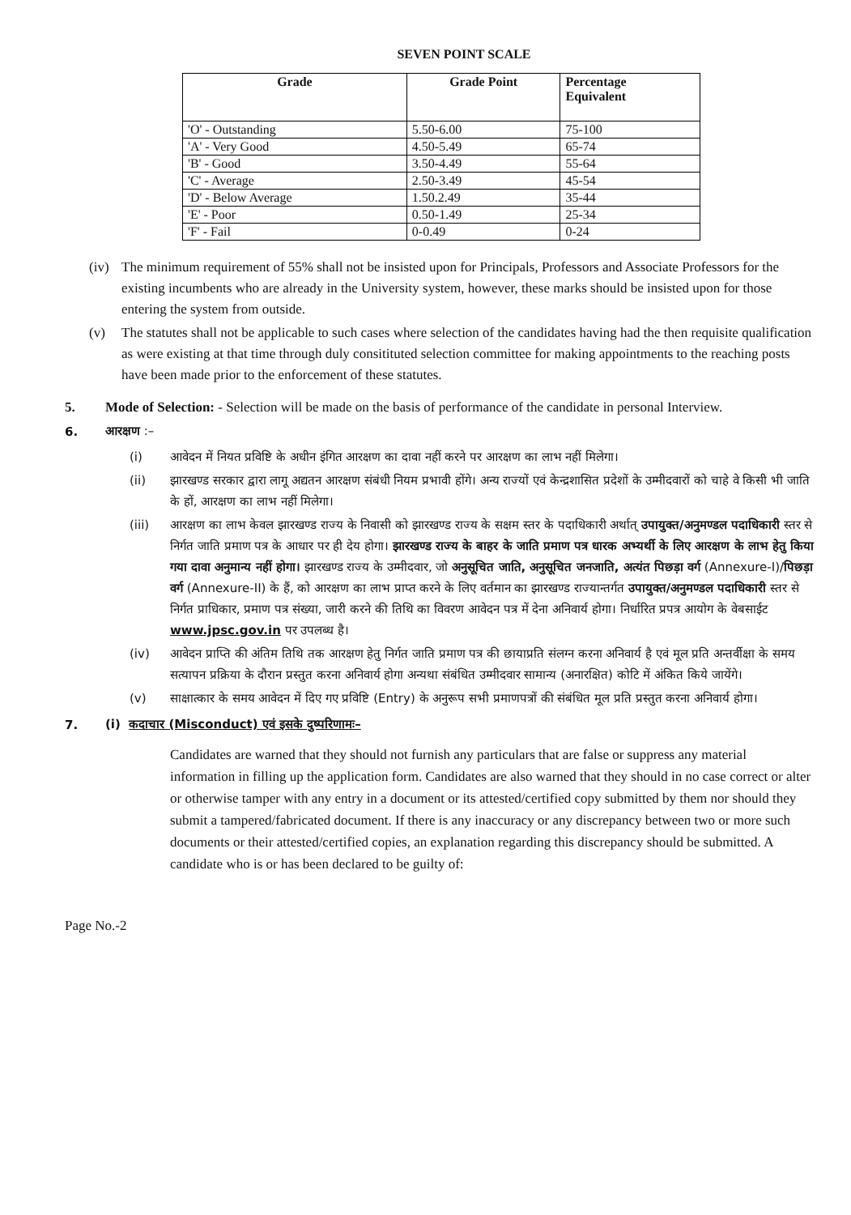SEVEN POINT SCALE
| Grade | Grade Point | Percentage Equivalent |
| --- | --- | --- |
| 'O' - Outstanding | 5.50-6.00 | 75-100 |
| 'A' - Very Good | 4.50-5.49 | 65-74 |
| 'B' - Good | 3.50-4.49 | 55-64 |
| 'C' - Average | 2.50-3.49 | 45-54 |
| 'D' - Below Average | 1.50.2.49 | 35-44 |
| 'E' - Poor | 0.50-1.49 | 25-34 |
| 'F' - Fail | 0-0.49 | 0-24 |
(iv)
The minimum requirement of 55% shall not be insisted upon for Principals, Professors and Associate Professors for the existing incumbents who are already in the University system, however, these marks should be insisted upon for those entering the system from outside.
(v)
The statutes shall not be applicable to such cases where selection of the candidates having had the then requisite qualification as were existing at that time through duly consitituted selection committee for making appointments to the reaching posts have been made prior to the enforcement of these statutes.
5.
Mode of Selection: - Selection will be made on the basis of performance of the candidate in personal Interview.
6.
आरक्षण :–
(i)
आवेदन में नियत प्रविष्टि के अधीन इंगित आरक्षण का दावा नहीं करने पर आरक्षण का लाभ नहीं मिलेगा।
(ii)
झारखण्ड सरकार द्वारा लागू अद्यतन आरक्षण संबंधी नियम प्रभावी होंगे। अन्य राज्यों एवं केन्द्रशासित प्रदेशों के उम्मीदवारों को चाहे वे किसी भी जाति के हों, आरक्षण का लाभ नहीं मिलेगा।
(iii)
आरक्षण का लाभ केवल झारखण्ड राज्य के निवासी को झारखण्ड राज्य के सक्षम स्तर के पदाधिकारी अर्थात् उपायुक्त/अनुमण्डल पदाधिकारी स्तर से निर्गत जाति प्रमाण पत्र के आधार पर ही देय होगा। झारखण्ड राज्य के बाहर के जाति प्रमाण पत्र धारक अभ्यर्थी के लिए आरक्षण के लाभ हेतु किया गया दावा अनुमान्य नहीं होगा। झारखण्ड राज्य के उम्मीदवार, जो अनुसूचित जाति, अनुसूचित जनजाति, अत्यंत पिछड़ा वर्ग (Annexure-I)/पिछड़ा वर्ग (Annexure-II) के हैं, को आरक्षण का लाभ प्राप्त करने के लिए वर्तमान का झारखण्ड राज्यान्तर्गत उपायुक्त/अनुमण्डल पदाधिकारी स्तर से निर्गत प्राधिकार, प्रमाण पत्र संख्या, जारी करने की तिथि का विवरण आवेदन पत्र में देना अनिवार्य होगा। निर्धारित प्रपत्र आयोग के वेबसाईट www.jpsc.gov.in पर उपलब्ध है।
(iv)
आवेदन प्राप्ति की अंतिम तिथि तक आरक्षण हेतु निर्गत जाति प्रमाण पत्र की छायाप्रति संलग्न करना अनिवार्य है एवं मूल प्रति अन्तर्वीक्षा के समय सत्यापन प्रक्रिया के दौरान प्रस्तुत करना अनिवार्य होगा अन्यथा संबंधित उम्मीदवार सामान्य (अनारक्षित) कोटि में अंकित किये जायेंगे।
(v)
साक्षात्कार के समय आवेदन में दिए गए प्रविष्टि (Entry) के अनुरूप सभी प्रमाणपत्रों की संबंधित मूल प्रति प्रस्तुत करना अनिवार्य होगा।
7.
(i) कदाचार (Misconduct) एवं इसके दुष्परिणामः–
Candidates are warned that they should not furnish any particulars that are false or suppress any material information in filling up the application form. Candidates are also warned that they should in no case correct or alter or otherwise tamper with any entry in a document or its attested/certified copy submitted by them nor should they submit a tampered/fabricated document. If there is any inaccuracy or any discrepancy between two or more such documents or their attested/certified copies, an explanation regarding this discrepancy should be submitted. A candidate who is or has been declared to be guilty of:
Page No.-2